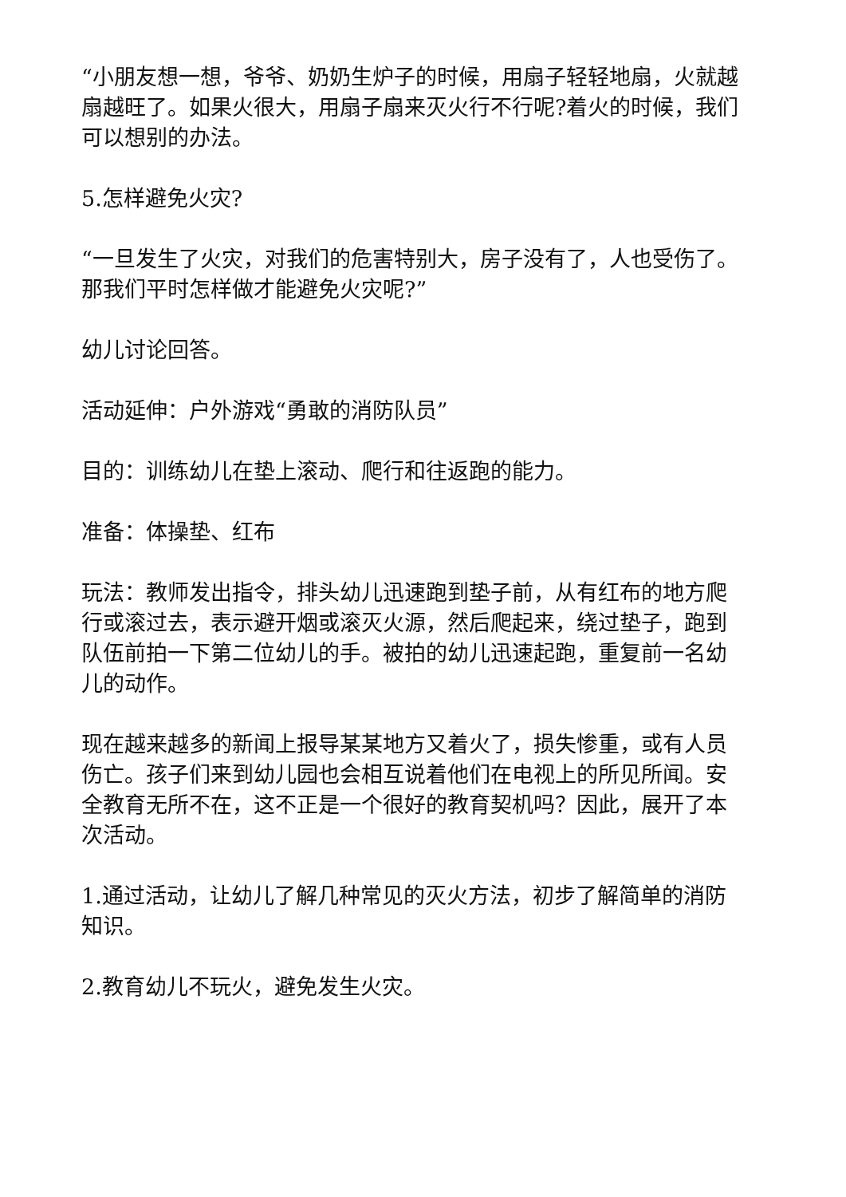“小朋友想一想，爷爷、奶奶生炉子的时候，用扇子轻轻地扇，火就越扇越旺了。如果火很大，用扇子扇来灭火行不行呢?着火的时候，我们可以想别的办法。
5.怎样避免火灾?
“一旦发生了火灾，对我们的危害特别大，房子没有了，人也受伤了。那我们平时怎样做才能避免火灾呢?”
幼儿讨论回答。
活动延伸：户外游戏“勇敢的消防队员”
目的：训练幼儿在垫上滚动、爬行和往返跑的能力。
准备：体操垫、红布
玩法：教师发出指令，排头幼儿迅速跑到垫子前，从有红布的地方爬行或滚过去，表示避开烟或滚灭火源，然后爬起来，绕过垫子，跑到队伍前拍一下第二位幼儿的手。被拍的幼儿迅速起跑，重复前一名幼儿的动作。
现在越来越多的新闻上报导某某地方又着火了，损失惨重，或有人员伤亡。孩子们来到幼儿园也会相互说着他们在电视上的所见所闻。安全教育无所不在，这不正是一个很好的教育契机吗？因此，展开了本次活动。
1.通过活动，让幼儿了解几种常见的灭火方法，初步了解简单的消防知识。
2.教育幼儿不玩火，避免发生火灾。